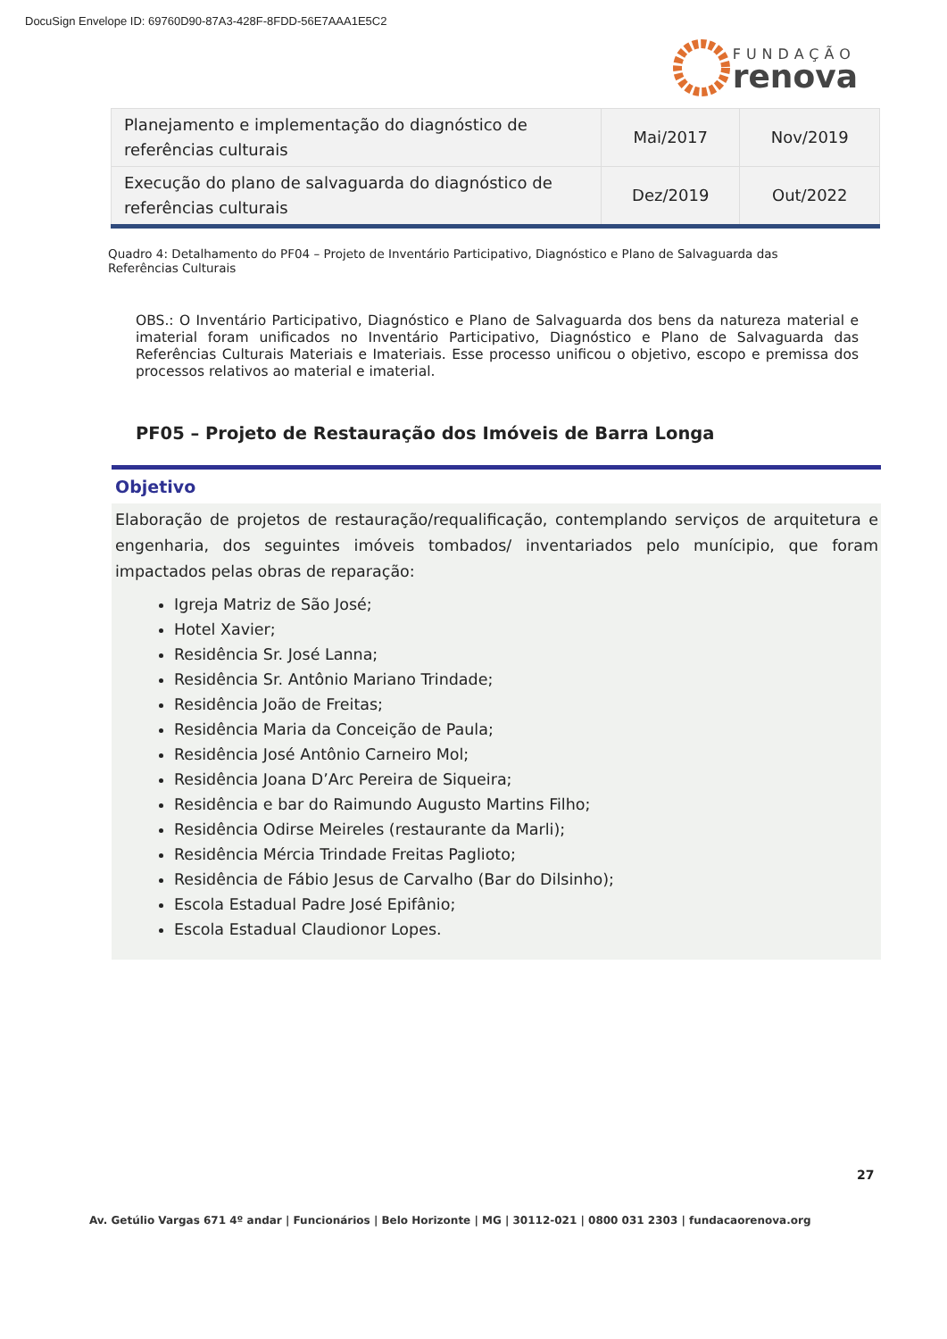DocuSign Envelope ID: 69760D90-87A3-428F-8FDD-56E7AAA1E5C2
FUNDAÇÃO
renova
| Planejamento e implementação do diagnóstico de referências culturais | Mai/2017 | Nov/2019 |
| Execução do plano de salvaguarda do diagnóstico de referências culturais | Dez/2019 | Out/2022 |
Quadro 4: Detalhamento do PF04 – Projeto de Inventário Participativo, Diagnóstico e Plano de Salvaguarda das Referências Culturais
OBS.: O Inventário Participativo, Diagnóstico e Plano de Salvaguarda dos bens da natureza material e imaterial foram unificados no Inventário Participativo, Diagnóstico e Plano de Salvaguarda das Referências Culturais Materiais e Imateriais. Esse processo unificou o objetivo, escopo e premissa dos processos relativos ao material e imaterial.
PF05 – Projeto de Restauração dos Imóveis de Barra Longa
Objetivo
Elaboração de projetos de restauração/requalificação, contemplando serviços de arquitetura e engenharia, dos seguintes imóveis tombados/ inventariados pelo munícipio, que foram impactados pelas obras de reparação:
Igreja Matriz de São José;
Hotel Xavier;
Residência Sr. José Lanna;
Residência Sr. Antônio Mariano Trindade;
Residência João de Freitas;
Residência Maria da Conceição de Paula;
Residência José Antônio Carneiro Mol;
Residência Joana D’Arc Pereira de Siqueira;
Residência e bar do Raimundo Augusto Martins Filho;
Residência Odirse Meireles (restaurante da Marli);
Residência Mércia Trindade Freitas Paglioto;
Residência de Fábio Jesus de Carvalho (Bar do Dilsinho);
Escola Estadual Padre José Epifânio;
Escola Estadual Claudionor Lopes.
27
Av. Getúlio Vargas 671 4º andar | Funcionários | Belo Horizonte | MG | 30112-021 | 0800 031 2303 | fundacaorenova.org